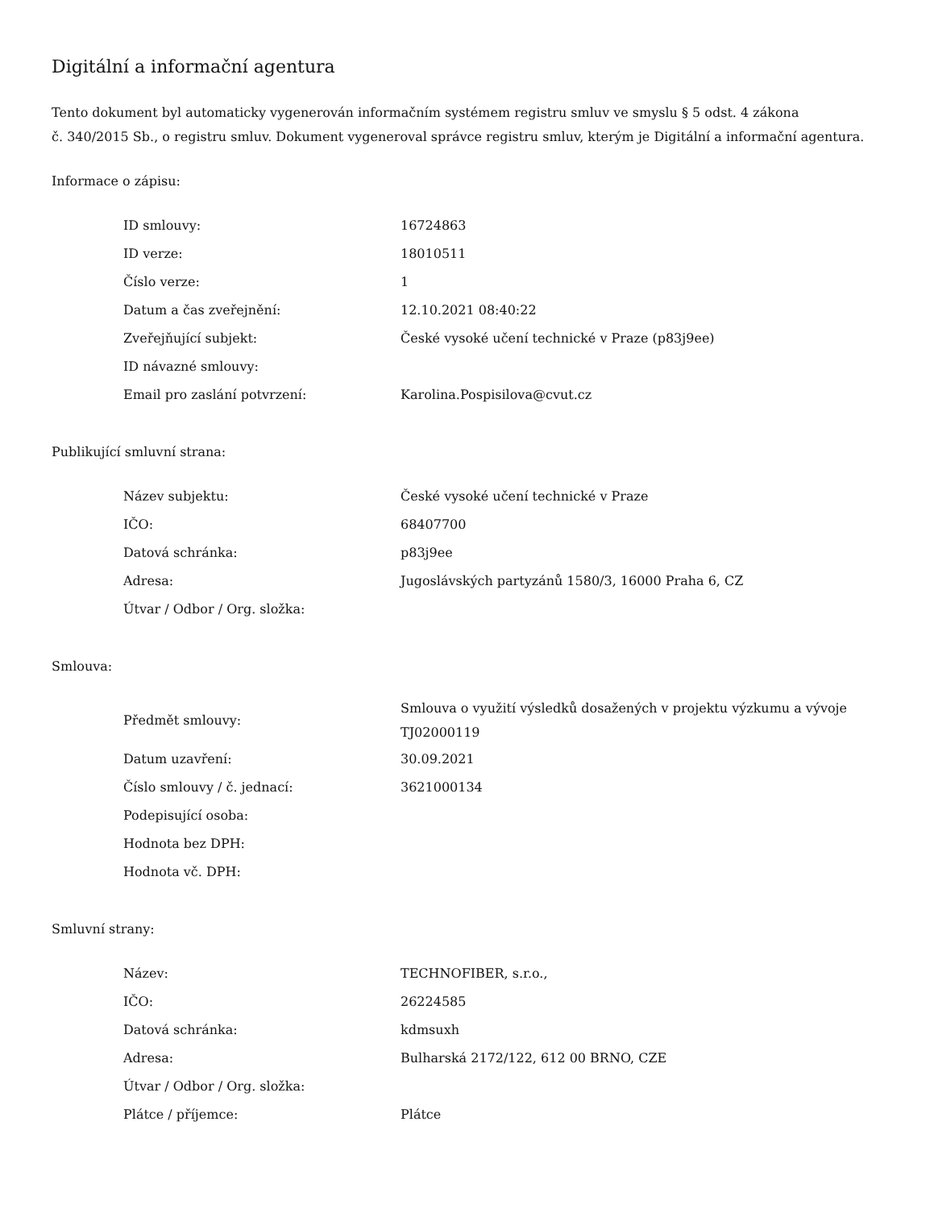Digitální a informační agentura
Tento dokument byl automaticky vygenerován informačním systémem registru smluv ve smyslu § 5 odst. 4 zákona
č. 340/2015 Sb., o registru smluv. Dokument vygeneroval správce registru smluv, kterým je Digitální a informační agentura.
Informace o zápisu:
| ID smlouvy: | 16724863 |
| ID verze: | 18010511 |
| Číslo verze: | 1 |
| Datum a čas zveřejnění: | 12.10.2021 08:40:22 |
| Zveřejňující subjekt: | České vysoké učení technické v Praze (p83j9ee) |
| ID návazné smlouvy: | |
| Email pro zaslání potvrzení: | Karolina.Pospisilova@cvut.cz |
Publikující smluvní strana:
| Název subjektu: | České vysoké učení technické v Praze |
| IČO: | 68407700 |
| Datová schránka: | p83j9ee |
| Adresa: | Jugoslávských partyzánů 1580/3, 16000 Praha 6, CZ |
| Útvar / Odbor / Org. složka: | |
Smlouva:
| Předmět smlouvy: | Smlouva o využití výsledků dosažených v projektu výzkumu a vývoje TJ02000119 |
| Datum uzavření: | 30.09.2021 |
| Číslo smlouvy / č. jednací: | 3621000134 |
| Podepisující osoba: | |
| Hodnota bez DPH: | |
| Hodnota vč. DPH: | |
Smluvní strany:
| Název: | TECHNOFIBER, s.r.o., |
| IČO: | 26224585 |
| Datová schránka: | kdmsuxh |
| Adresa: | Bulharská 2172/122, 612 00 BRNO, CZE |
| Útvar / Odbor / Org. složka: | |
| Plátce / příjemce: | Plátce |